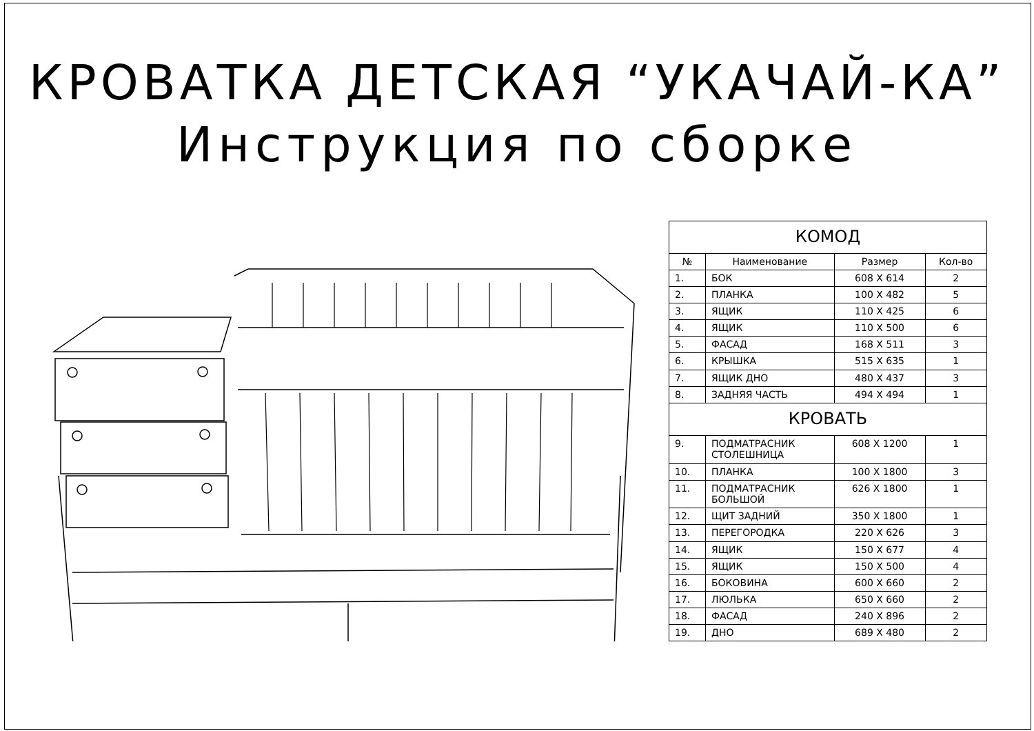КРОВАТКА ДЕТСКАЯ “УКАЧАЙ-КА”
Инструкция по сборке
| КОМОД | | | |
| № | Наименование | Размер | Кол-во |
| 1. | БОК | 608 X 614 | 2 |
| 2. | ПЛАНКА | 100 X 482 | 5 |
| 3. | ЯЩИК | 110 X 425 | 6 |
| 4. | ЯЩИК | 110 X 500 | 6 |
| 5. | ФАСАД | 168 X 511 | 3 |
| 6. | КРЫШКА | 515 X 635 | 1 |
| 7. | ЯЩИК ДНО | 480 X 437 | 3 |
| 8. | ЗАДНЯЯ ЧАСТЬ | 494 X 494 | 1 |
| КРОВАТЬ | | | |
| 9. | ПОДМАТРАСНИК СТОЛЕШНИЦА | 608 X 1200 | 1 |
| 10. | ПЛАНКА | 100 X 1800 | 3 |
| 11. | ПОДМАТРАСНИК БОЛЬШОЙ | 626 X 1800 | 1 |
| 12. | ЩИТ ЗАДНИЙ | 350 X 1800 | 1 |
| 13. | ПЕРЕГОРОДКА | 220 X 626 | 3 |
| 14. | ЯЩИК | 150 X 677 | 4 |
| 15. | ЯЩИК | 150 X 500 | 4 |
| 16. | БОКОВИНА | 600 X 660 | 2 |
| 17. | ЛЮЛЬКА | 650 X 660 | 2 |
| 18. | ФАСАД | 240 X 896 | 2 |
| 19. | ДНО | 689 X 480 | 2 |